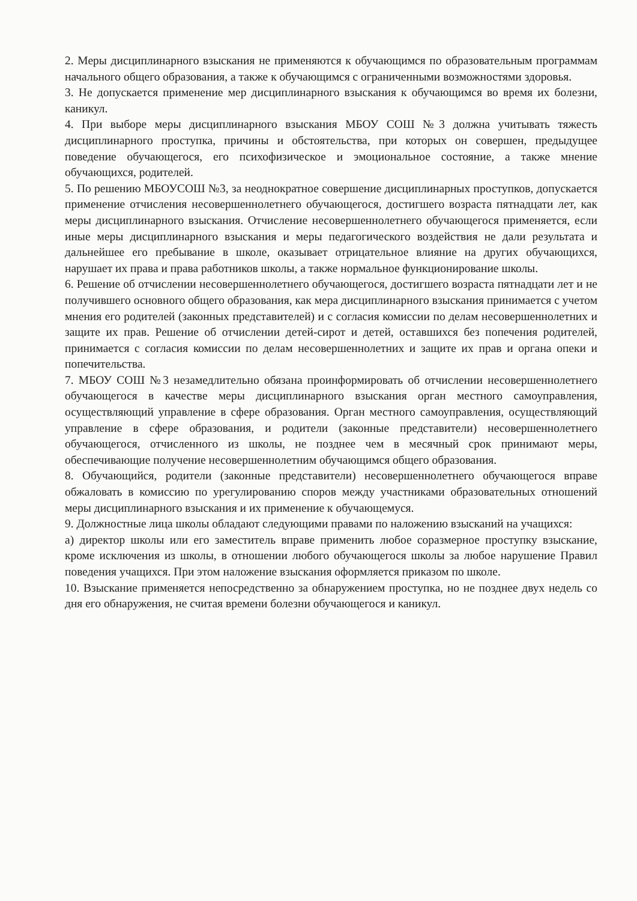2. Меры дисциплинарного взыскания не применяются к обучающимся по образовательным программам начального общего образования, а также к обучающимся с ограниченными возможностями здоровья.
3. Не допускается применение мер дисциплинарного взыскания к обучающимся во время их болезни, каникул.
4. При выборе меры дисциплинарного взыскания МБОУ СОШ №3 должна учитывать тяжесть дисциплинарного проступка, причины и обстоятельства, при которых он совершен, предыдущее поведение обучающегося, его психофизическое и эмоциональное состояние, а также мнение обучающихся, родителей.
5. По решению МБОУСОШ №3, за неоднократное совершение дисциплинарных проступков, допускается применение отчисления несовершеннолетнего обучающегося, достигшего возраста пятнадцати лет, как меры дисциплинарного взыскания. Отчисление несовершеннолетнего обучающегося применяется, если иные меры дисциплинарного взыскания и меры педагогического воздействия не дали результата и дальнейшее его пребывание в школе, оказывает отрицательное влияние на других обучающихся, нарушает их права и права работников школы, а также нормальное функционирование школы.
6. Решение об отчислении несовершеннолетнего обучающегося, достигшего возраста пятнадцати лет и не получившего основного общего образования, как мера дисциплинарного взыскания принимается с учетом мнения его родителей (законных представителей) и с согласия комиссии по делам несовершеннолетних и защите их прав. Решение об отчислении детей-сирот и детей, оставшихся без попечения родителей, принимается с согласия комиссии по делам несовершеннолетних и защите их прав и органа опеки и попечительства.
7. МБОУ СОШ №3 незамедлительно обязана проинформировать об отчислении несовершеннолетнего обучающегося в качестве меры дисциплинарного взыскания орган местного самоуправления, осуществляющий управление в сфере образования. Орган местного самоуправления, осуществляющий управление в сфере образования, и родители (законные представители) несовершеннолетнего обучающегося, отчисленного из школы, не позднее чем в месячный срок принимают меры, обеспечивающие получение несовершеннолетним обучающимся общего образования.
8. Обучающийся, родители (законные представители) несовершеннолетнего обучающегося вправе обжаловать в комиссию по урегулированию споров между участниками образовательных отношений меры дисциплинарного взыскания и их применение к обучающемуся.
9. Должностные лица школы обладают следующими правами по наложению взысканий на учащихся:
а) директор школы или его заместитель вправе применить любое соразмерное проступку взыскание, кроме исключения из школы, в отношении любого обучающегося школы за любое нарушение Правил поведения учащихся. При этом наложение взыскания оформляется приказом по школе.
10. Взыскание применяется непосредственно за обнаружением проступка, но не позднее двух недель со дня его обнаружения, не считая времени болезни обучающегося и каникул.